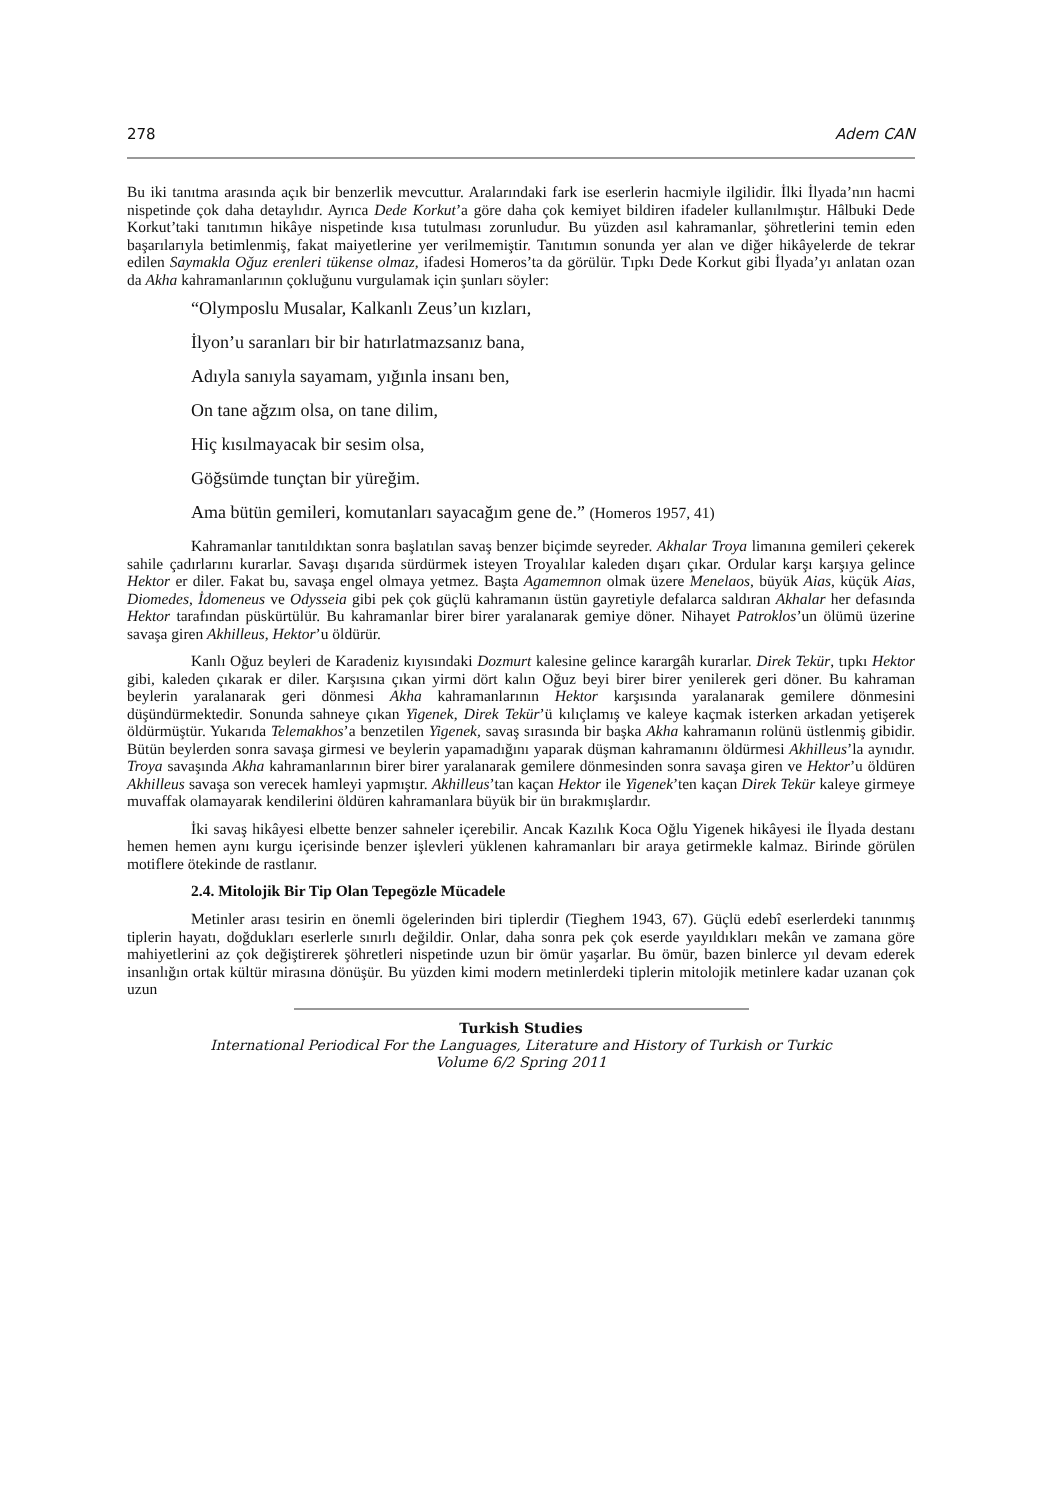278 Adem CAN
Bu iki tanıtma arasında açık bir benzerlik mevcuttur. Aralarındaki fark ise eserlerin hacmiyle ilgilidir. İlki İlyada’nın hacmi nispetinde çok daha detaylıdır. Ayrıca Dede Korkut’a göre daha çok kemiyet bildiren ifadeler kullanılmıştır. Hâlbuki Dede Korkut’taki tanıtımın hikâye nispetinde kısa tutulması zorunludur. Bu yüzden asıl kahramanlar, şöhretlerini temin eden başarılarıyla betimlenmiş, fakat maiyetlerine yer verilmemiştir. Tanıtımın sonunda yer alan ve diğer hikâyelerde de tekrar edilen Saymakla Oğuz erenleri tükense olmaz, ifadesi Homeros’ta da görülür. Tıpkı Dede Korkut gibi İlyada’yı anlatan ozan da Akha kahramanlarının çokluğunu vurgulamak için şunları söyler:
“Olymposlu Musalar, Kalkanlı Zeus’un kızları,
İlyon’u saranları bir bir hatırlatmazsanız bana,
Adıyla sanıyla sayamam, yığınla insanı ben,
On tane ağzım olsa, on tane dilim,
Hiç kısılmayacak bir sesim olsa,
Göğsümde tunçtan bir yüreğim.
Ama bütün gemileri, komutanları sayacağım gene de.” (Homeros 1957, 41)
Kahramanlar tanıtıldıktan sonra başlatılan savaş benzer biçimde seyreder. Akhalar Troya limanına gemileri çekerek sahile çadırlarını kurarlar. Savaşı dışarıda sürdürmek isteyen Troyalılar kaleden dışarı çıkar. Ordular karşı karşıya gelince Hektor er diler. Fakat bu, savaşa engel olmaya yetmez. Başta Agamemnon olmak üzere Menelaos, büyük Aias, küçük Aias, Diomedes, İdomeneus ve Odysseia gibi pek çok güçlü kahramanın üstün gayretiyle defalarca saldıran Akhalar her defasında Hektor tarafından püskürtülür. Bu kahramanlar birer birer yaralanarak gemiye döner. Nihayet Patroklos’un ölümü üzerine savaşa giren Akhilleus, Hektor’u öldürür.
Kanlı Oğuz beyleri de Karadeniz kıyısındaki Dozmurt kalesine gelince karargâh kurarlar. Direk Tekür, tıpkı Hektor gibi, kaleden çıkarak er diler. Karşısına çıkan yirmi dört kalın Oğuz beyi birer birer yenilerek geri döner. Bu kahraman beylerin yaralanarak geri dönmesi Akha kahramanlarının Hektor karşısında yaralanarak gemilere dönmesini düşündürmektedir. Sonunda sahneye çıkan Yigenek, Direk Tekür’ü kılıçlamış ve kaleye kaçmak isterken arkadan yetişerek öldürmüştür. Yukarıda Telemakhos’a benzetilen Yigenek, savaş sırasında bir başka Akha kahramanın rolünü üstlenmiş gibidir. Bütün beylerden sonra savaşa girmesi ve beylerin yapamadığını yaparak düşman kahramanını öldürmesi Akhilleus’la aynıdır. Troya savaşında Akha kahramanlarının birer birer yaralanarak gemilere dönmesinden sonra savaşa giren ve Hektor’u öldüren Akhilleus savaşa son verecek hamleyi yapmıştır. Akhilleus’tan kaçan Hektor ile Yigenek’ten kaçan Direk Tekür kaleye girmeye muvaffak olamayarak kendilerini öldüren kahramanlara büyük bir ün bırakmışlardır.
İki savaş hikâyesi elbette benzer sahneler içerebilir. Ancak Kazılık Koca Oğlu Yigenek hikâyesi ile İlyada destanı hemen hemen aynı kurgu içerisinde benzer işlevleri yüklenen kahramanları bir araya getirmekle kalmaz. Birinde görülen motiflere ötekinde de rastlanır.
2.4. Mitolojik Bir Tip Olan Tepegözle Mücadele
Metinler arası tesirin en önemli ögelerinden biri tiplerdir (Tieghem 1943, 67). Güçlü edebî eserlerdeki tanınmış tiplerin hayatı, doğdukları eserlerle sınırlı değildir. Onlar, daha sonra pek çok eserde yayıldıkları mekân ve zamana göre mahiyetlerini az çok değiştirerek şöhretleri nispetinde uzun bir ömür yaşarlar. Bu ömür, bazen binlerce yıl devam ederek insanlığın ortak kültür mirasına dönüşür. Bu yüzden kimi modern metinlerdeki tiplerin mitolojik metinlere kadar uzanan çok uzun
Turkish Studies
International Periodical For the Languages, Literature and History of Turkish or Turkic
Volume 6/2 Spring 2011